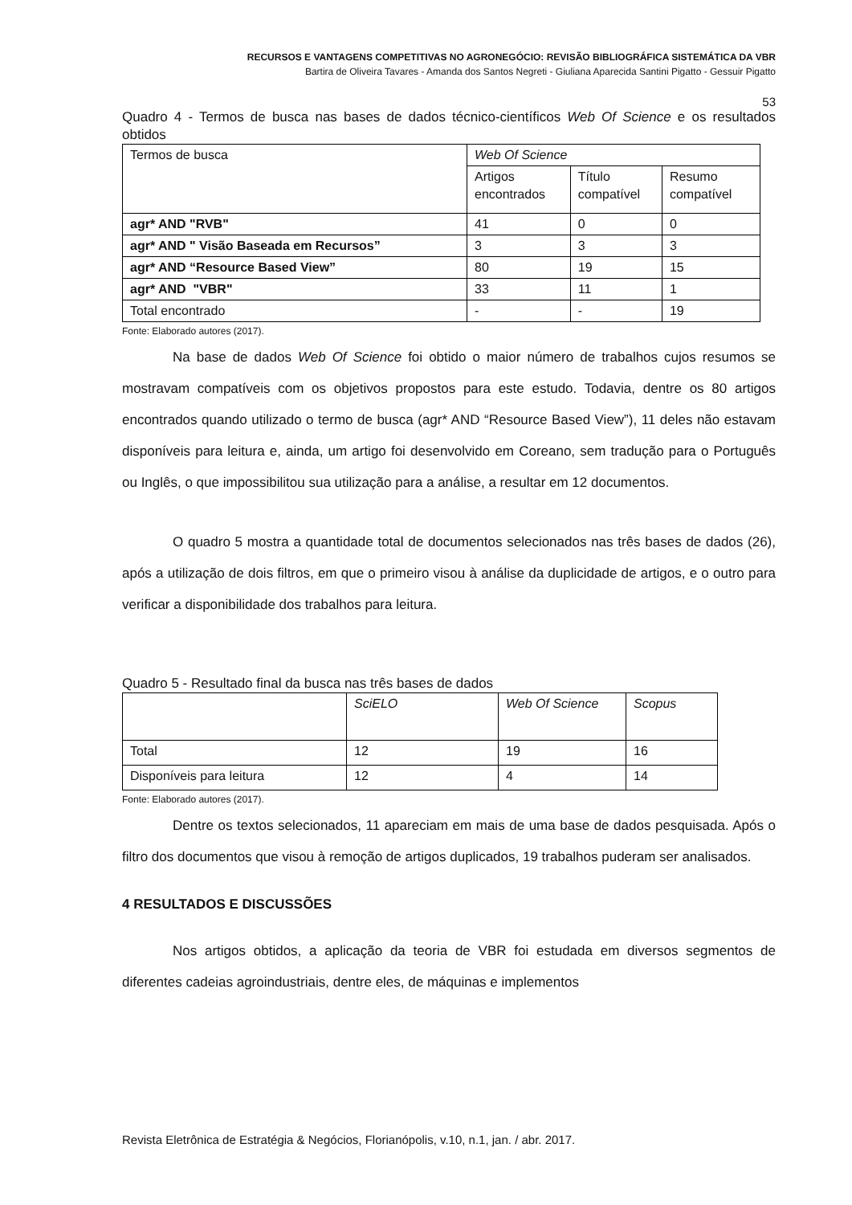RECURSOS E VANTAGENS COMPETITIVAS NO AGRONEGÓCIO: REVISÃO BIBLIOGRÁFICA SISTEMÁTICA DA VBR
Bartira de Oliveira Tavares - Amanda dos Santos Negreti - Giuliana Aparecida Santini Pigatto - Gessuir Pigatto
53
Quadro 4 - Termos de busca nas bases de dados técnico-científicos Web Of Science e os resultados obtidos
| Termos de busca | Web Of Science | | |
| | Artigos encontrados | Título compatível | Resumo compatível |
| agr* AND "RVB" | 41 | 0 | 0 |
| agr* AND " Visão Baseada em Recursos” | 3 | 3 | 3 |
| agr* AND “Resource Based View” | 80 | 19 | 15 |
| agr* AND "VBR" | 33 | 11 | 1 |
| Total encontrado | - | - | 19 |
Fonte: Elaborado autores (2017).
Na base de dados Web Of Science foi obtido o maior número de trabalhos cujos resumos se mostravam compatíveis com os objetivos propostos para este estudo. Todavia, dentre os 80 artigos encontrados quando utilizado o termo de busca (agr* AND “Resource Based View”), 11 deles não estavam disponíveis para leitura e, ainda, um artigo foi desenvolvido em Coreano, sem tradução para o Português ou Inglês, o que impossibilitou sua utilização para a análise, a resultar em 12 documentos.
O quadro 5 mostra a quantidade total de documentos selecionados nas três bases de dados (26), após a utilização de dois filtros, em que o primeiro visou à análise da duplicidade de artigos, e o outro para verificar a disponibilidade dos trabalhos para leitura.
Quadro 5 - Resultado final da busca nas três bases de dados
| | SciELO | Web Of Science | Scopus |
| Total | 12 | 19 | 16 |
| Disponíveis para leitura | 12 | 4 | 14 |
Fonte: Elaborado autores (2017).
Dentre os textos selecionados, 11 apareciam em mais de uma base de dados pesquisada. Após o filtro dos documentos que visou à remoção de artigos duplicados, 19 trabalhos puderam ser analisados.
4 RESULTADOS E DISCUSSÕES
Nos artigos obtidos, a aplicação da teoria de VBR foi estudada em diversos segmentos de diferentes cadeias agroindustriais, dentre eles, de máquinas e implementos
Revista Eletrônica de Estratégia & Negócios, Florianópolis, v.10, n.1, jan. / abr. 2017.